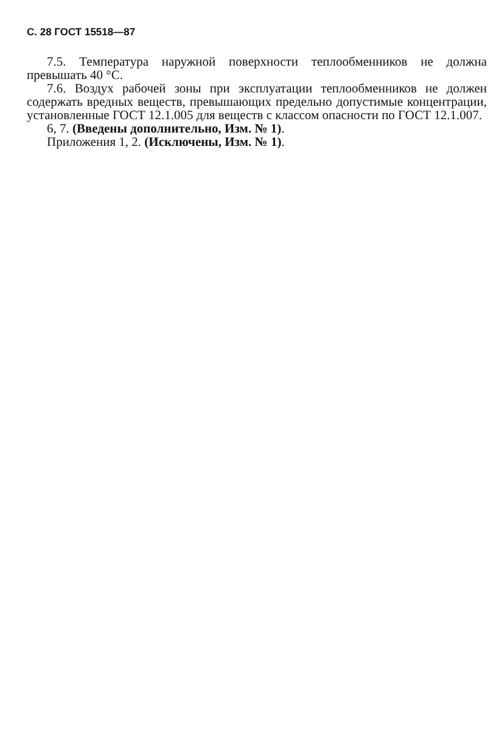С. 28 ГОСТ 15518—87
7.5. Температура наружной поверхности теплообменников не должна превышать 40 °С.
7.6. Воздух рабочей зоны при эксплуатации теплообменников не должен содержать вредных веществ, превышающих предельно допустимые концентрации, установленные ГОСТ 12.1.005 для веществ с классом опасности по ГОСТ 12.1.007.
6, 7. (Введены дополнительно, Изм. № 1).
Приложения 1, 2. (Исключены, Изм. № 1).